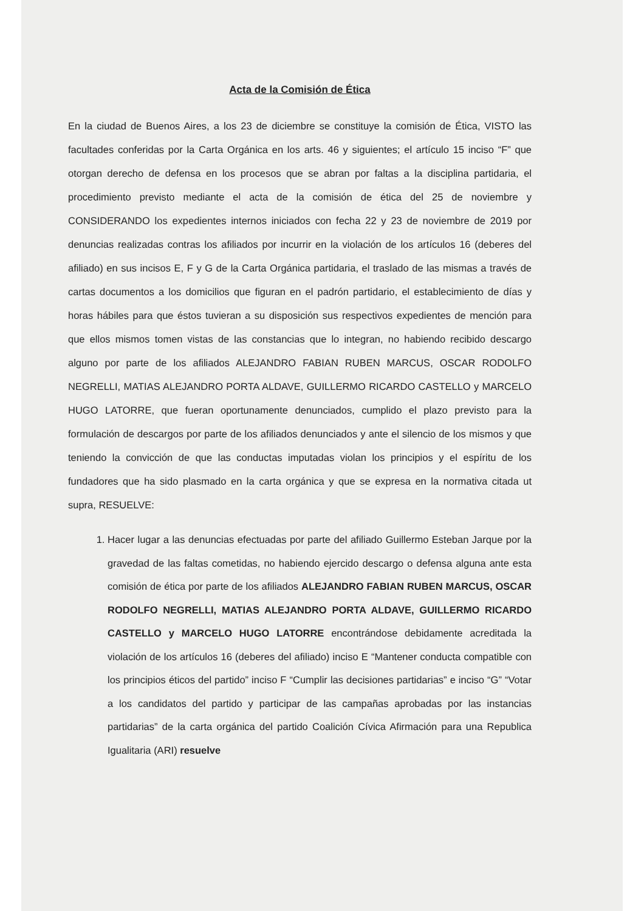Acta de la Comisión de Ética
En la ciudad de Buenos Aires, a los 23 de diciembre se constituye la comisión de Ética, VISTO las facultades conferidas por la Carta Orgánica en los arts. 46 y siguientes; el artículo 15 inciso “F” que otorgan derecho de defensa en los procesos que se abran por faltas a la disciplina partidaria, el procedimiento previsto mediante el acta de la comisión de ética del 25 de noviembre y CONSIDERANDO los expedientes internos iniciados con fecha 22 y 23 de noviembre de 2019 por denuncias realizadas contras los afiliados por incurrir en la violación de los artículos 16 (deberes del afiliado) en sus incisos E, F y G de la Carta Orgánica partidaria, el traslado de las mismas a través de cartas documentos a los domicilios que figuran en el padrón partidario, el establecimiento de días y horas hábiles para que éstos tuvieran a su disposición sus respectivos expedientes de mención para que ellos mismos tomen vistas de las constancias que lo integran, no habiendo recibido descargo alguno por parte de los afiliados ALEJANDRO FABIAN RUBEN MARCUS, OSCAR RODOLFO NEGRELLI, MATIAS ALEJANDRO PORTA ALDAVE, GUILLERMO RICARDO CASTELLO y MARCELO HUGO LATORRE, que fueran oportunamente denunciados, cumplido el plazo previsto para la formulación de descargos por parte de los afiliados denunciados y ante el silencio de los mismos y que teniendo la convicción de que las conductas imputadas violan los principios y el espíritu de los fundadores que ha sido plasmado en la carta orgánica y que se expresa en la normativa citada ut supra, RESUELVE:
1. Hacer lugar a las denuncias efectuadas por parte del afiliado Guillermo Esteban Jarque por la gravedad de las faltas cometidas, no habiendo ejercido descargo o defensa alguna ante esta comisión de ética por parte de los afiliados ALEJANDRO FABIAN RUBEN MARCUS, OSCAR RODOLFO NEGRELLI, MATIAS ALEJANDRO PORTA ALDAVE, GUILLERMO RICARDO CASTELLO y MARCELO HUGO LATORRE encontrándose debidamente acreditada la violación de los artículos 16 (deberes del afiliado) inciso E “Mantener conducta compatible con los principios éticos del partido” inciso F “Cumplir las decisiones partidarias” e inciso “G” “Votar a los candidatos del partido y participar de las campañas aprobadas por las instancias partidarias” de la carta orgánica del partido Coalición Cívica Afirmación para una Republica Igualitaria (ARI) resuelve